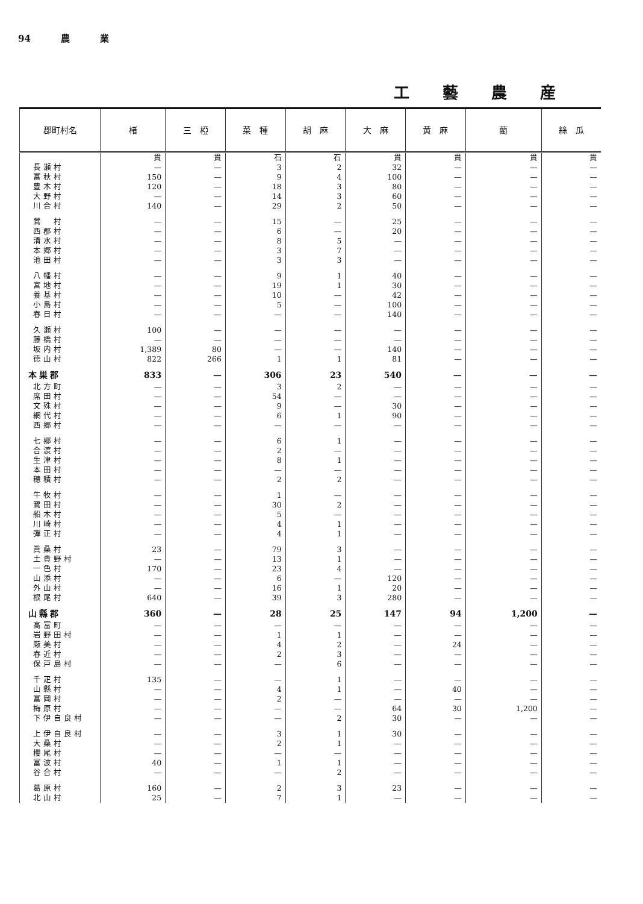94 農 業
工藝農産
| 郡町村名 | 楮 | 三 椏 | 菜 種 | 胡 麻 | 大 麻 | 黄 麻 | 藺 | 絲 瓜 |
| --- | --- | --- | --- | --- | --- | --- | --- | --- |
| | 貫 | 貫 | 石 | 石 | 貫 | 貫 | 貫 | 貫 |
| 長瀬村 | — | — | 3 | 2 | 32 | — | — | — |
| 富秋村 | 150 | — | 9 | 4 | 100 | — | — | — |
| 豊木村 | 120 | — | 18 | 3 | 80 | — | — | — |
| 大野村 | — | — | 14 | 3 | 60 | — | — | — |
| 川合村 | 140 | — | 29 | 2 | 50 | — | — | — |
| 鶯 村 | — | — | 15 | — | 25 | — | — | — |
| 西郡村 | — | — | 6 | — | 20 | — | — | — |
| 清水村 | — | — | 8 | 5 | — | — | — | — |
| 本郷村 | — | — | 3 | 7 | — | — | — | — |
| 池田村 | — | — | 3 | 3 | — | — | — | — |
| 八幡村 | — | — | 9 | 1 | 40 | — | — | — |
| 宮地村 | — | — | 19 | 1 | 30 | — | — | — |
| 養基村 | — | — | 10 | — | 42 | — | — | — |
| 小島村 | — | — | 5 | — | 100 | — | — | — |
| 春日村 | — | — | — | — | 140 | — | — | — |
| 久瀬村 | 100 | — | — | — | — | — | — | — |
| 藤橋村 | — | — | — | — | — | — | — | — |
| 坂内村 | 1,389 | 80 | — | — | 140 | — | — | — |
| 徳山村 | 822 | 266 | 1 | 1 | 81 | — | — | — |
| 本巣郡 | 833 | — | 306 | 23 | 540 | — | — | — |
| 北方町 | — | — | 3 | 2 | — | — | — | — |
| 席田村 | — | — | 54 | — | — | — | — | — |
| 文殊村 | — | — | 9 | — | 30 | — | — | — |
| 網代村 | — | — | 6 | 1 | 90 | — | — | — |
| 西郷村 | — | — | — | — | — | — | — | — |
| 七郷村 | — | — | 6 | 1 | — | — | — | — |
| 合渡村 | — | — | 2 | — | — | — | — | — |
| 生津村 | — | — | 8 | 1 | — | — | — | — |
| 本田村 | — | — | — | — | — | — | — | — |
| 穂積村 | — | — | 2 | 2 | — | — | — | — |
| 牛牧村 | — | — | 1 | — | — | — | — | — |
| 鷺田村 | — | — | 30 | 2 | — | — | — | — |
| 船木村 | — | — | 5 | — | — | — | — | — |
| 川崎村 | — | — | 4 | 1 | — | — | — | — |
| 彈正村 | — | — | 4 | 1 | — | — | — | — |
| 眞桑村 | 23 | — | 79 | 3 | — | — | — | — |
| 土貴野村 | — | — | 13 | 1 | — | — | — | — |
| 一色村 | 170 | — | 23 | 4 | — | — | — | — |
| 山添村 | — | — | 6 | — | 120 | — | — | — |
| 外山村 | — | — | 16 | 1 | 20 | — | — | — |
| 根尾村 | 640 | — | 39 | 3 | 280 | — | — | — |
| 山縣郡 | 360 | — | 28 | 25 | 147 | 94 | 1,200 | — |
| 高富町 | — | — | — | — | — | — | — | — |
| 岩野田村 | — | — | 1 | 1 | — | — | — | — |
| 厳美村 | — | — | 4 | 2 | — | 24 | — | — |
| 春近村 | — | — | 2 | 3 | — | — | — | — |
| 保戸島村 | — | — | — | 6 | — | — | — | — |
| 千疋村 | 135 | — | — | 1 | — | — | — | — |
| 山縣村 | — | — | 4 | 1 | — | 40 | — | — |
| 富岡村 | — | — | 2 | — | — | — | — | — |
| 梅原村 | — | — | — | — | 64 | 30 | 1,200 | — |
| 下伊自良村 | — | — | — | 2 | 30 | — | — | — |
| 上伊自良村 | — | — | 3 | 1 | 30 | — | — | — |
| 大桑村 | — | — | 2 | 1 | — | — | — | — |
| 櫻尾村 | — | — | — | — | — | — | — | — |
| 富波村 | 40 | — | 1 | 1 | — | — | — | — |
| 谷合村 | — | — | — | 2 | — | — | — | — |
| 葛原村 | 160 | — | 2 | 3 | 23 | — | — | — |
| 北山村 | 25 | — | 7 | 1 | — | — | — | — |